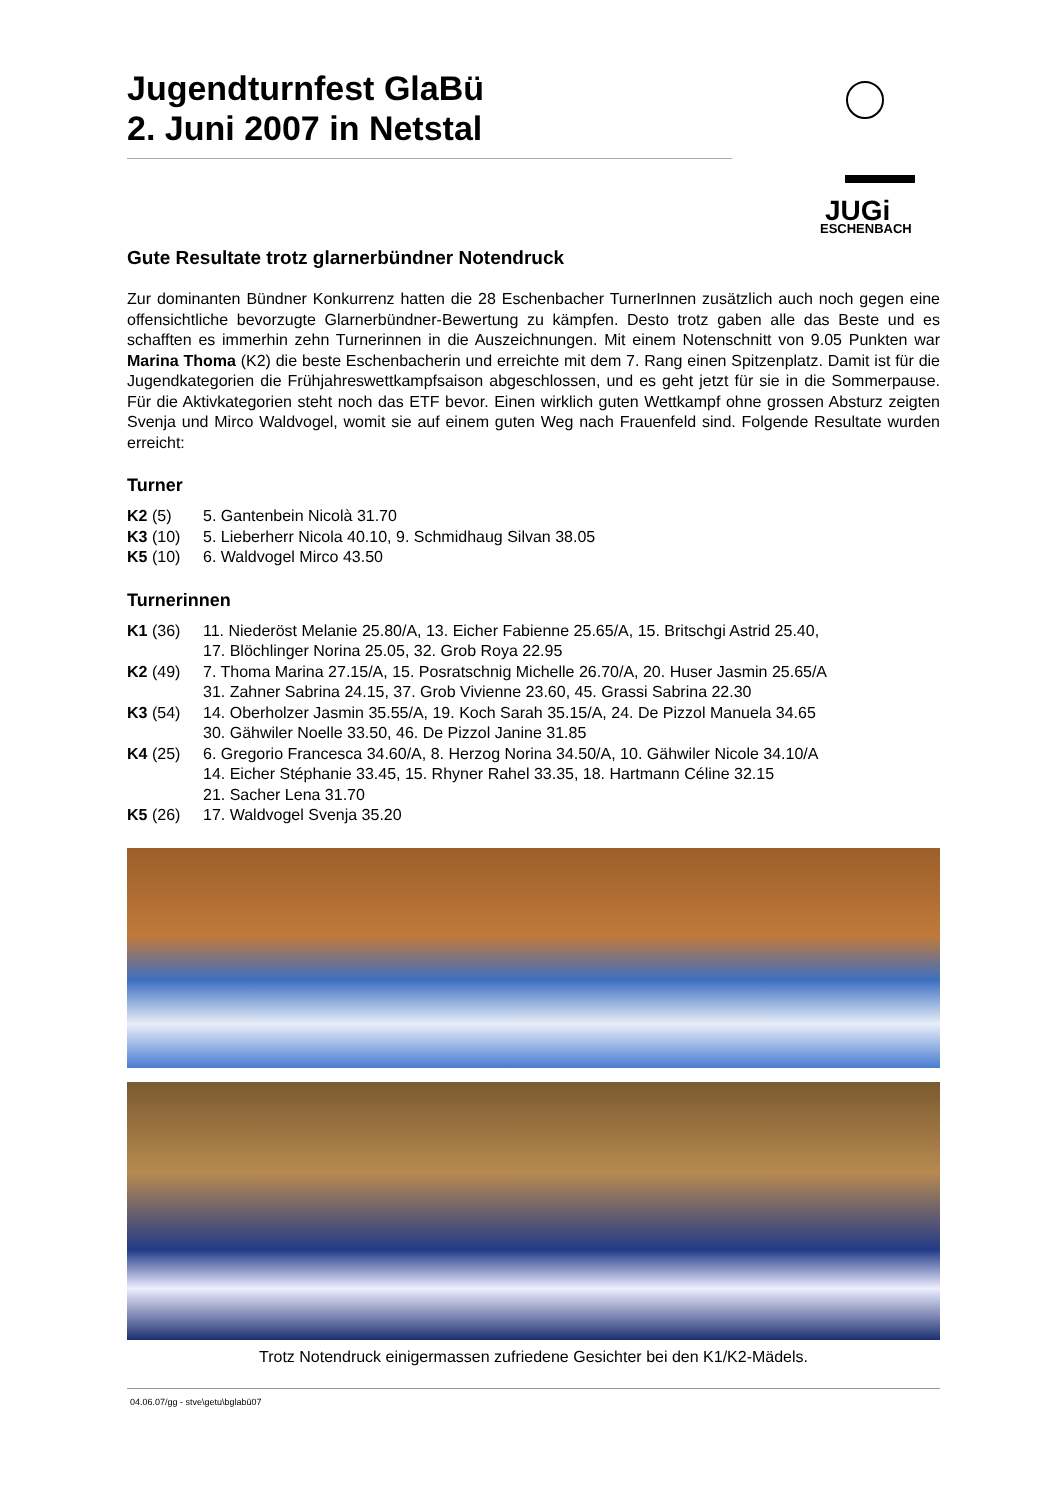JUGi
ESCHENBACH
Jugendturnfest GlaBü
2. Juni 2007 in Netstal
Gute Resultate trotz glarnerbündner Notendruck
Zur dominanten Bündner Konkurrenz hatten die 28 Eschenbacher TurnerInnen zusätzlich auch noch gegen eine offensichtliche bevorzugte Glarnerbündner-Bewertung zu kämpfen. Desto trotz gaben alle das Beste und es schafften es immerhin zehn Turnerinnen in die Auszeichnungen. Mit einem Notenschnitt von 9.05 Punkten war Marina Thoma (K2) die beste Eschenbacherin und erreichte mit dem 7. Rang einen Spitzenplatz. Damit ist für die Jugendkategorien die Frühjahreswettkampfsaison abgeschlossen, und es geht jetzt für sie in die Sommerpause. Für die Aktivkategorien steht noch das ETF bevor. Einen wirklich guten Wettkampf ohne grossen Absturz zeigten Svenja und Mirco Waldvogel, womit sie auf einem guten Weg nach Frauenfeld sind. Folgende Resultate wurden erreicht:
Turner
| K2 (5) | 5. Gantenbein Nicolà 31.70 |
| K3 (10) | 5. Lieberherr Nicola 40.10, 9. Schmidhaug Silvan 38.05 |
| K5 (10) | 6. Waldvogel Mirco 43.50 |
Turnerinnen
| K1 (36) | 11. Niederöst Melanie 25.80/A, 13. Eicher Fabienne 25.65/A, 15. Britschgi Astrid 25.40, 17. Blöchlinger Norina 25.05, 32. Grob Roya 22.95 |
| K2 (49) | 7. Thoma Marina 27.15/A, 15. Posratschnig Michelle 26.70/A, 20. Huser Jasmin 25.65/A 31. Zahner Sabrina 24.15, 37. Grob Vivienne 23.60, 45. Grassi Sabrina 22.30 |
| K3 (54) | 14. Oberholzer Jasmin 35.55/A, 19. Koch Sarah 35.15/A, 24. De Pizzol Manuela 34.65 30. Gähwiler Noelle 33.50, 46. De Pizzol Janine 31.85 |
| K4 (25) | 6. Gregorio Francesca 34.60/A, 8. Herzog Norina 34.50/A, 10. Gähwiler Nicole 34.10/A 14. Eicher Stéphanie 33.45, 15. Rhyner Rahel 33.35, 18. Hartmann Céline 32.15 21. Sacher Lena 31.70 |
| K5 (26) | 17. Waldvogel Svenja 35.20 |
Trotz Notendruck einigermassen zufriedene Gesichter bei den K1/K2-Mädels.
04.06.07/gg - stve\getu\bglabü07